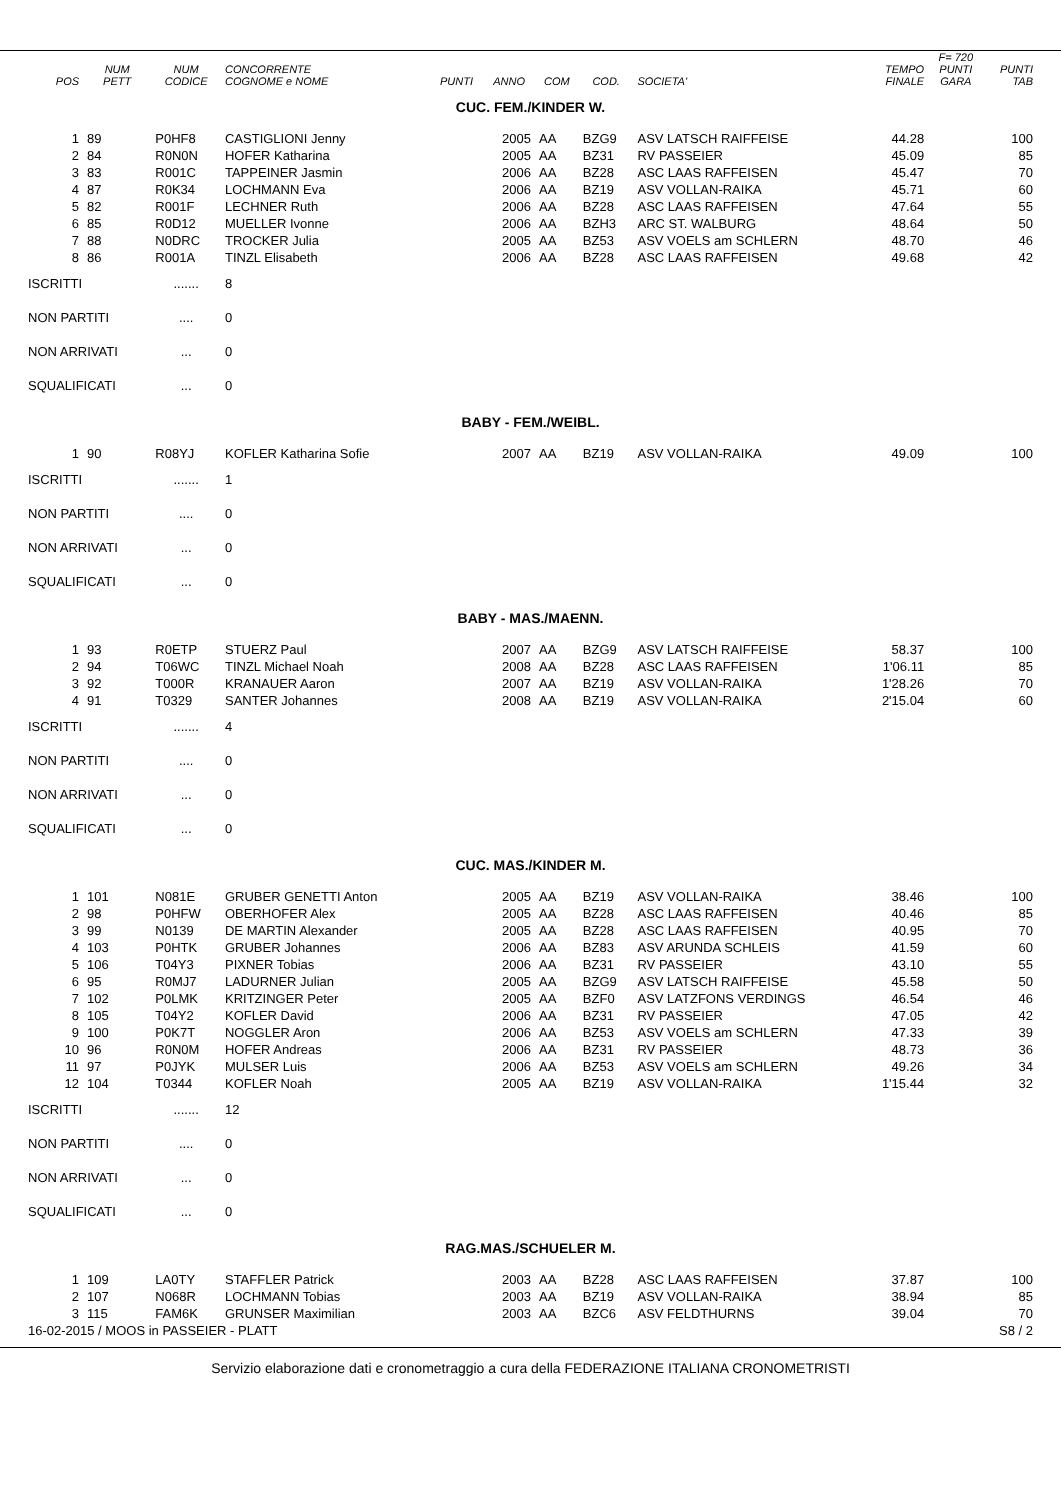| POS | NUM PETT | NUM CODICE | CONCORRENTE COGNOME e NOME | PUNTI | ANNO | COM | COD. | SOCIETA' | TEMPO FINALE | F= 720 PUNTI GARA | PUNTI TAB |
| --- | --- | --- | --- | --- | --- | --- | --- | --- | --- | --- | --- |
| CUC. FEM./KINDER W. | | | | | | | | | | | |
| 1 | 89 | P0HF8 | CASTIGLIONI Jenny | | 2005 | AA | BZG9 | ASV LATSCH RAIFFEISE | 44.28 | | 100 |
| 2 | 84 | R0N0N | HOFER Katharina | | 2005 | AA | BZ31 | RV PASSEIER | 45.09 | | 85 |
| 3 | 83 | R001C | TAPPEINER Jasmin | | 2006 | AA | BZ28 | ASC LAAS RAFFEISEN | 45.47 | | 70 |
| 4 | 87 | R0K34 | LOCHMANN Eva | | 2006 | AA | BZ19 | ASV VOLLAN-RAIKA | 45.71 | | 60 |
| 5 | 82 | R001F | LECHNER Ruth | | 2006 | AA | BZ28 | ASC LAAS RAFFEISEN | 47.64 | | 55 |
| 6 | 85 | R0D12 | MUELLER Ivonne | | 2006 | AA | BZH3 | ARC ST. WALBURG | 48.64 | | 50 |
| 7 | 88 | N0DRC | TROCKER Julia | | 2005 | AA | BZ53 | ASV VOELS am SCHLERN | 48.70 | | 46 |
| 8 | 86 | R001A | TINZL Elisabeth | | 2006 | AA | BZ28 | ASC LAAS RAFFEISEN | 49.68 | | 42 |
| ISCRITTI | | ....... | 8 | | | | | | | | |
| NON PARTITI | | .... | 0 | | | | | | | | |
| NON ARRIVATI | | ... | 0 | | | | | | | | |
| SQUALIFICATI | | ... | 0 | | | | | | | | |
| BABY - FEM./WEIBL. | | | | | | | | | | | |
| 1 | 90 | R08YJ | KOFLER Katharina Sofie | | 2007 | AA | BZ19 | ASV VOLLAN-RAIKA | 49.09 | | 100 |
| ISCRITTI | | ....... | 1 | | | | | | | | |
| NON PARTITI | | .... | 0 | | | | | | | | |
| NON ARRIVATI | | ... | 0 | | | | | | | | |
| SQUALIFICATI | | ... | 0 | | | | | | | | |
| BABY - MAS./MAENN. | | | | | | | | | | | |
| 1 | 93 | R0ETP | STUERZ Paul | | 2007 | AA | BZG9 | ASV LATSCH RAIFFEISE | 58.37 | | 100 |
| 2 | 94 | T06WC | TINZL Michael Noah | | 2008 | AA | BZ28 | ASC LAAS RAFFEISEN | 1'06.11 | | 85 |
| 3 | 92 | T000R | KRANAUER Aaron | | 2007 | AA | BZ19 | ASV VOLLAN-RAIKA | 1'28.26 | | 70 |
| 4 | 91 | T0329 | SANTER Johannes | | 2008 | AA | BZ19 | ASV VOLLAN-RAIKA | 2'15.04 | | 60 |
| ISCRITTI | | ....... | 4 | | | | | | | | |
| NON PARTITI | | .... | 0 | | | | | | | | |
| NON ARRIVATI | | ... | 0 | | | | | | | | |
| SQUALIFICATI | | ... | 0 | | | | | | | | |
| CUC. MAS./KINDER M. | | | | | | | | | | | |
| 1 | 101 | N081E | GRUBER GENETTI Anton | | 2005 | AA | BZ19 | ASV VOLLAN-RAIKA | 38.46 | | 100 |
| 2 | 98 | P0HFW | OBERHOFER Alex | | 2005 | AA | BZ28 | ASC LAAS RAFFEISEN | 40.46 | | 85 |
| 3 | 99 | N0139 | DE MARTIN Alexander | | 2005 | AA | BZ28 | ASC LAAS RAFFEISEN | 40.95 | | 70 |
| 4 | 103 | P0HTK | GRUBER Johannes | | 2006 | AA | BZ83 | ASV ARUNDA SCHLEIS | 41.59 | | 60 |
| 5 | 106 | T04Y3 | PIXNER Tobias | | 2006 | AA | BZ31 | RV PASSEIER | 43.10 | | 55 |
| 6 | 95 | R0MJ7 | LADURNER Julian | | 2005 | AA | BZG9 | ASV LATSCH RAIFFEISE | 45.58 | | 50 |
| 7 | 102 | P0LMK | KRITZINGER Peter | | 2005 | AA | BZF0 | ASV LATZFONS VERDINGS | 46.54 | | 46 |
| 8 | 105 | T04Y2 | KOFLER David | | 2006 | AA | BZ31 | RV PASSEIER | 47.05 | | 42 |
| 9 | 100 | P0K7T | NOGGLER Aron | | 2006 | AA | BZ53 | ASV VOELS am SCHLERN | 47.33 | | 39 |
| 10 | 96 | R0N0M | HOFER Andreas | | 2006 | AA | BZ31 | RV PASSEIER | 48.73 | | 36 |
| 11 | 97 | P0JYK | MULSER Luis | | 2006 | AA | BZ53 | ASV VOELS am SCHLERN | 49.26 | | 34 |
| 12 | 104 | T0344 | KOFLER Noah | | 2005 | AA | BZ19 | ASV VOLLAN-RAIKA | 1'15.44 | | 32 |
| ISCRITTI | | ....... | 12 | | | | | | | | |
| NON PARTITI | | .... | 0 | | | | | | | | |
| NON ARRIVATI | | ... | 0 | | | | | | | | |
| SQUALIFICATI | | ... | 0 | | | | | | | | |
| RAG.MAS./SCHUELER M. | | | | | | | | | | | |
| 1 | 109 | LA0TY | STAFFLER Patrick | | 2003 | AA | BZ28 | ASC LAAS RAFFEISEN | 37.87 | | 100 |
| 2 | 107 | N068R | LOCHMANN Tobias | | 2003 | AA | BZ19 | ASV VOLLAN-RAIKA | 38.94 | | 85 |
| 3 | 115 | FAM6K | GRUNSER Maximilian | | 2003 | AA | BZC6 | ASV FELDTHURNS | 39.04 | | 70 |
| 16-02-2015 / MOOS in PASSEIER - PLATT | | | | | | | | S8 / 2 | | | |
Servizio elaborazione dati e cronometraggio a cura della FEDERAZIONE ITALIANA CRONOMETRISTI